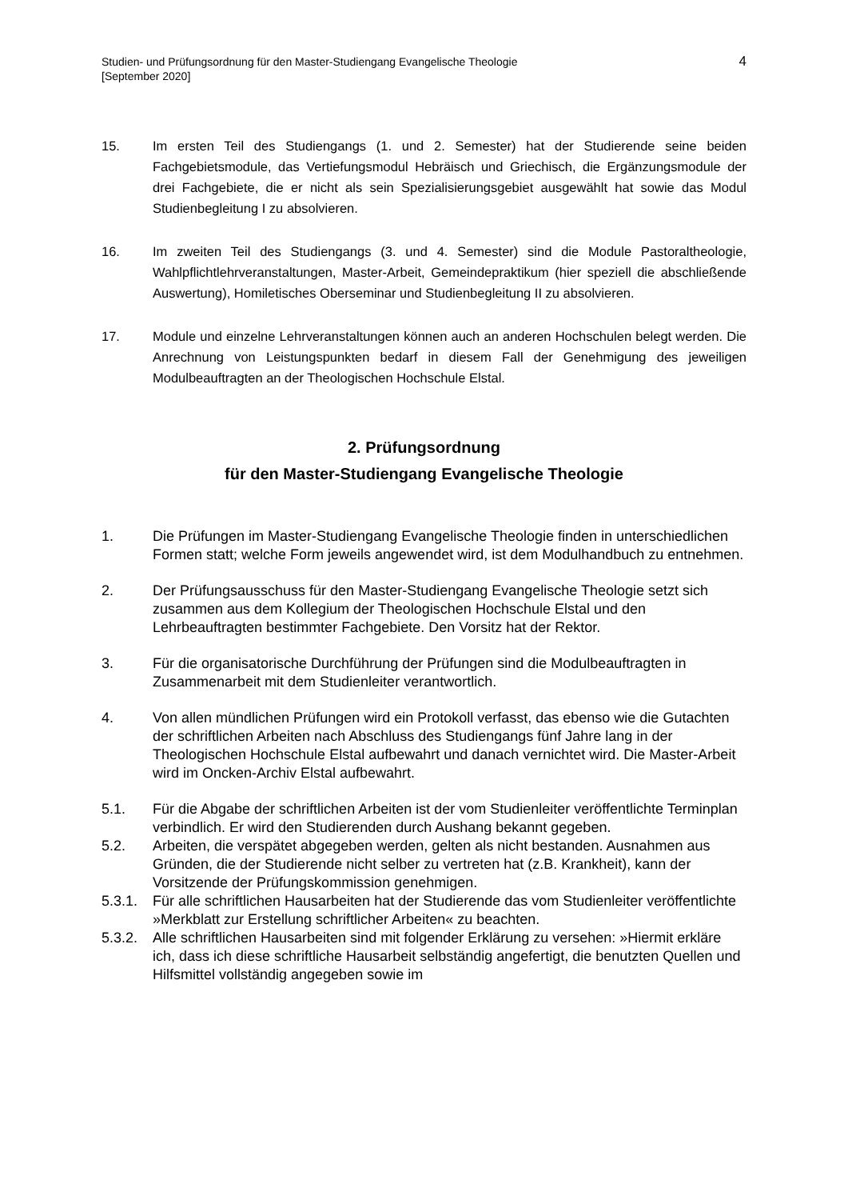Studien- und Prüfungsordnung für den Master-Studiengang Evangelische Theologie
[September 2020]
4
15. Im ersten Teil des Studiengangs (1. und 2. Semester) hat der Studierende seine beiden Fachgebietsmodule, das Vertiefungsmodul Hebräisch und Griechisch, die Ergänzungsmodule der drei Fachgebiete, die er nicht als sein Spezialisierungsgebiet ausgewählt hat sowie das Modul Studienbegleitung I zu absolvieren.
16. Im zweiten Teil des Studiengangs (3. und 4. Semester) sind die Module Pastoraltheologie, Wahlpflichtlehrveranstaltungen, Master-Arbeit, Gemeindepraktikum (hier speziell die abschließende Auswertung), Homiletisches Oberseminar und Studienbegleitung II zu absolvieren.
17. Module und einzelne Lehrveranstaltungen können auch an anderen Hochschulen belegt werden. Die Anrechnung von Leistungspunkten bedarf in diesem Fall der Genehmigung des jeweiligen Modulbeauftragten an der Theologischen Hochschule Elstal.
2. Prüfungsordnung
für den Master-Studiengang Evangelische Theologie
1. Die Prüfungen im Master-Studiengang Evangelische Theologie finden in unterschiedlichen Formen statt; welche Form jeweils angewendet wird, ist dem Modulhandbuch zu entnehmen.
2. Der Prüfungsausschuss für den Master-Studiengang Evangelische Theologie setzt sich zusammen aus dem Kollegium der Theologischen Hochschule Elstal und den Lehrbeauftragten bestimmter Fachgebiete. Den Vorsitz hat der Rektor.
3. Für die organisatorische Durchführung der Prüfungen sind die Modulbeauftragten in Zusammenarbeit mit dem Studienleiter verantwortlich.
4. Von allen mündlichen Prüfungen wird ein Protokoll verfasst, das ebenso wie die Gutachten der schriftlichen Arbeiten nach Abschluss des Studiengangs fünf Jahre lang in der Theologischen Hochschule Elstal aufbewahrt und danach vernichtet wird. Die Master-Arbeit wird im Oncken-Archiv Elstal aufbewahrt.
5.1. Für die Abgabe der schriftlichen Arbeiten ist der vom Studienleiter veröffentlichte Terminplan verbindlich. Er wird den Studierenden durch Aushang bekannt gegeben.
5.2. Arbeiten, die verspätet abgegeben werden, gelten als nicht bestanden. Ausnahmen aus Gründen, die der Studierende nicht selber zu vertreten hat (z.B. Krankheit), kann der Vorsitzende der Prüfungskommission genehmigen.
5.3.1.
Für alle schriftlichen Hausarbeiten hat der Studierende das vom Studienleiter veröffentlichte »Merkblatt zur Erstellung schriftlicher Arbeiten« zu beachten.
5.3.2.
Alle schriftlichen Hausarbeiten sind mit folgender Erklärung zu versehen: »Hiermit erkläre ich, dass ich diese schriftliche Hausarbeit selbständig angefertigt, die benutzten Quellen und Hilfsmittel vollständig angegeben sowie im